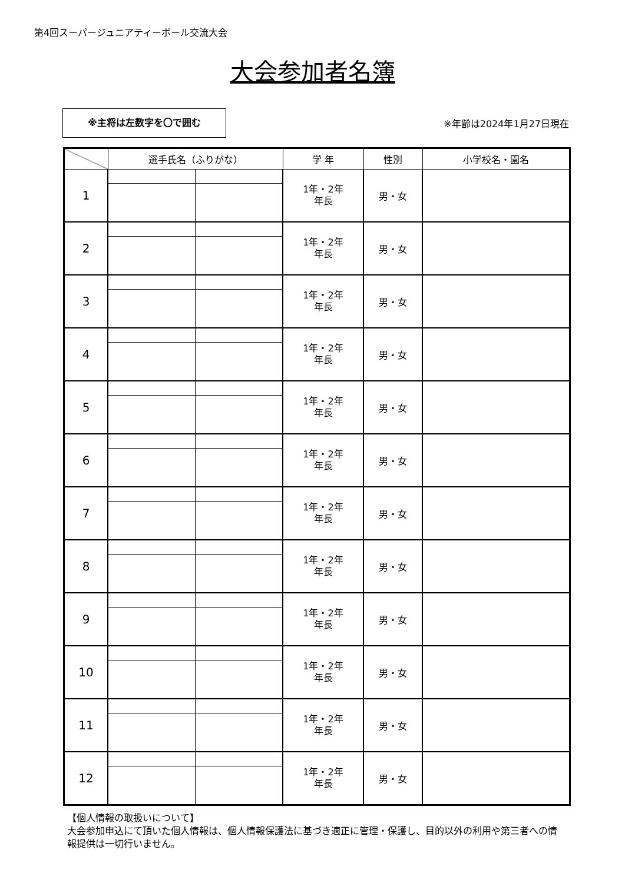第4回スーパージュニアティーボール交流大会
大会参加者名簿
※主将は左数字を〇で囲む
※年齢は2024年1月27日現在
| | 選手氏名（ふりがな） | | 学 年 | 性別 | 小学校名・園名 |
| --- | --- | --- | --- | --- | --- |
| 1 | | | 1年・2年 年長 | 男・女 | |
| 2 | | | 1年・2年 年長 | 男・女 | |
| 3 | | | 1年・2年 年長 | 男・女 | |
| 4 | | | 1年・2年 年長 | 男・女 | |
| 5 | | | 1年・2年 年長 | 男・女 | |
| 6 | | | 1年・2年 年長 | 男・女 | |
| 7 | | | 1年・2年 年長 | 男・女 | |
| 8 | | | 1年・2年 年長 | 男・女 | |
| 9 | | | 1年・2年 年長 | 男・女 | |
| 10 | | | 1年・2年 年長 | 男・女 | |
| 11 | | | 1年・2年 年長 | 男・女 | |
| 12 | | | 1年・2年 年長 | 男・女 | |
【個人情報の取扱いについて】
大会参加申込にて頂いた個人情報は、個人情報保護法に基づき適正に管理・保護し、目的以外の利用や第三者への情報提供は一切行いません。